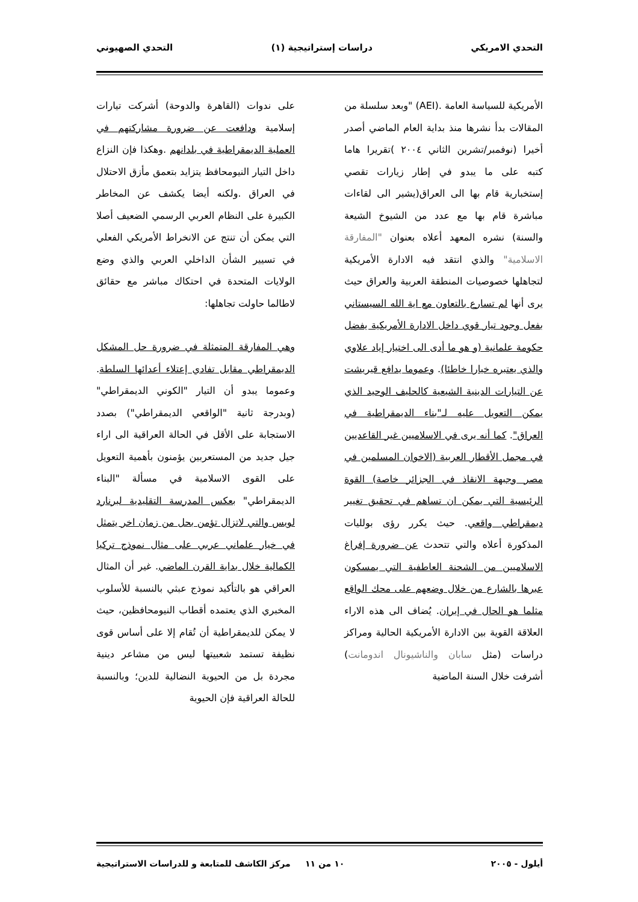التحدي الامريكي دراسات إستراتيجية (١) التحدي الصهيوني
الأمريكية للسياسة العامة .(AEI) "وبعد سلسلة من المقالات بدأ نشرها منذ بداية العام الماضي أصدر أخيرا (نوفمبر/تشرين الثاني ٢٠٠٤ )تقريرا هاما كتبه على ما يبدو في إطار زيارات تقصي إستخبارية قام بها الى العراق(يشير الى لقاءات مباشرة قام بها مع عدد من الشيوخ الشيعة والسنة) نشره المعهد أعلاه بعنوان "المفارقة الاسلامية" والذي انتقد فيه الادارة الأمريكية لتجاهلها خصوصيات المنطقة العربية والعراق حيث يرى أنها لم تسارع بالتعاون مع اية الله السيستاني بفعل وجود تيار قوي داخل الادارة الأمريكية يفضل حكومة علمانية (و هو ما أدى الى اختيار إياد علاوي والذي يعتبره خيارا خاطئا). وعموما يدافع قيريشت عن التيارات الدينية الشيعية كالحليف الوحيد الذي يمكن التعويل عليه لـ"بناء الديمقراطية في العراق". كما أنه يرى في الاسلاميين غير القاعديين في مجمل الأقطار العربية (الاخوان المسلمين في مصر وجبهة الانقاذ في الجزائر خاصة) القوة الرئيسية التي يمكن ان تساهم في تحقيق تغيير ديمقراطي واقعي. حيث يكرر رؤى بولليات المذكورة أعلاه والتي تتحدث عن ضرورة إفراغ الاسلاميين من الشحنة العاطفية التي يمسكون عبرها بالشارع من خلال وضعهم على محك الواقع مثلما هو الحال في إيران. يُضاف الى هذه الاراء العلاقة القوية بين الادارة الأمريكية الحالية ومراكز دراسات (مثل سابان والناشيونال اندومانت) أشرفت خلال السنة الماضية
على ندوات (القاهرة والدوحة) أشركت تيارات إسلامية ودافعت عن ضرورة مشاركتهم في العملية الديمقراطية في بلدانهم .وهكذا فإن النزاع داخل التيار النيومحافظ يتزايد بتعمق مأزق الاحتلال في العراق .ولكنه أيضا يكشف عن المخاطر الكبيرة على النظام العربي الرسمي الضعيف أصلا التي يمكن أن تنتج عن الانخراط الأمريكي الفعلي في تسيير الشأن الداخلي العربي والذي وضع الولايات المتحدة في احتكاك مباشر مع حقائق لاطالما حاولت تجاهلها:
وهي المفارقة المتمثلة في ضرورة حل المشكل الديمقراطي مقابل تفادي إعتلاء أعدائها السلطة. وعموما يبدو أن التيار "الكوني الديمقراطي" (وبدرجة ثانية "الواقعي الديمقراطي") بصدد الاستجابة على الأقل في الحالة العراقية الى اراء جيل جديد من المستعربين يؤمنون بأهمية التعويل على القوى الاسلامية في مسألة "البناء الديمقراطي" بعكس المدرسة التقليدية لبرنارد لويس والتي لاتزال تؤمن بحل من زمان اخر يتمثل في خيار علماني عربي على مثال نموذج تركيا الكمالية خلال بداية القرن الماضي. غير أن المثال العراقي هو بالتأكيد نموذج عبثي بالنسبة للأسلوب المخبري الذي يعتمده أقطاب النيومحافظين، حيث لا يمكن للديمقراطية أن تُقام إلا على أساس قوى نظيفة تستمد شعبيتها ليس من مشاعر دينية مجردة بل من الحيوية النضالية للدين؛ وبالنسبة للحالة العراقية فإن الحيوية
أيلول - ٢٠٠٥ ١٠ من ١١ مركز الكاشف للمتابعة و للدراسات الاستراتيجية